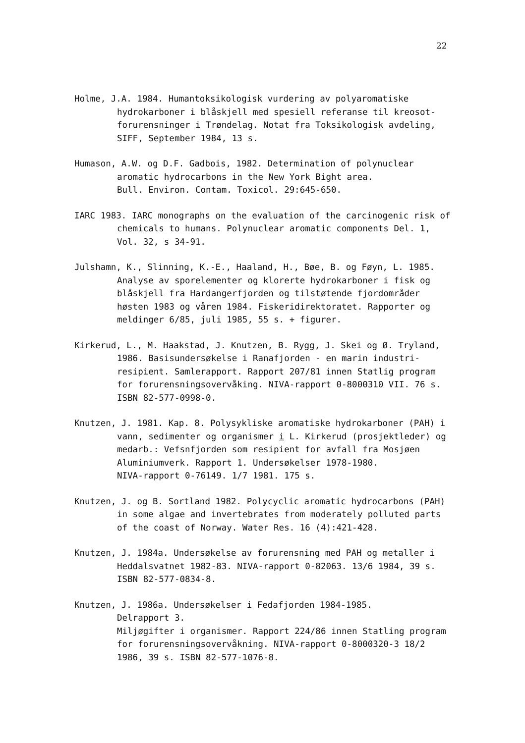22
Holme, J.A. 1984. Humantoksikologisk vurdering av polyaromatiske hydrokarboner i blåskjell med spesiell referanse til kreosot-forurensninger i Trøndelag. Notat fra Toksikologisk avdeling, SIFF, September 1984, 13 s.
Humason, A.W. og D.F. Gadbois, 1982. Determination of polynuclear aromatic hydrocarbons in the New York Bight area.
Bull. Environ. Contam. Toxicol. 29:645-650.
IARC 1983. IARC monographs on the evaluation of the carcinogenic risk of chemicals to humans. Polynuclear aromatic components Del. 1, Vol. 32, s 34-91.
Julshamn, K., Slinning, K.-E., Haaland, H., Bøe, B. og Føyn, L. 1985. Analyse av sporelementer og klorerte hydrokarboner i fisk og blåskjell fra Hardangerfjorden og tilstøtende fjordområder høsten 1983 og våren 1984. Fiskeridirektoratet. Rapporter og meldinger 6/85, juli 1985, 55 s. + figurer.
Kirkerud, L., M. Haakstad, J. Knutzen, B. Rygg, J. Skei og Ø. Tryland, 1986. Basisundersøkelse i Ranafjorden - en marin industri-resipient. Samlerapport. Rapport 207/81 innen Statlig program for forurensningsovervåking. NIVA-rapport 0-8000310 VII. 76 s. ISBN 82-577-0998-0.
Knutzen, J. 1981. Kap. 8. Polysykliske aromatiske hydrokarboner (PAH) i vann, sedimenter og organismer i L. Kirkerud (prosjektleder) og medarb.: Vefsnfjorden som resipient for avfall fra Mosjøen Aluminiumverk. Rapport 1. Undersøkelser 1978-1980.
NIVA-rapport 0-76149. 1/7 1981. 175 s.
Knutzen, J. og B. Sortland 1982. Polycyclic aromatic hydrocarbons (PAH) in some algae and invertebrates from moderately polluted parts of the coast of Norway. Water Res. 16 (4):421-428.
Knutzen, J. 1984a. Undersøkelse av forurensning med PAH og metaller i Heddalsvatnet 1982-83. NIVA-rapport 0-82063. 13/6 1984, 39 s. ISBN 82-577-0834-8.
Knutzen, J. 1986a. Undersøkelser i Fedafjorden 1984-1985.
Delrapport 3.
Miljøgifter i organismer. Rapport 224/86 innen Statling program for forurensningsovervåkning. NIVA-rapport 0-8000320-3 18/2 1986, 39 s. ISBN 82-577-1076-8.